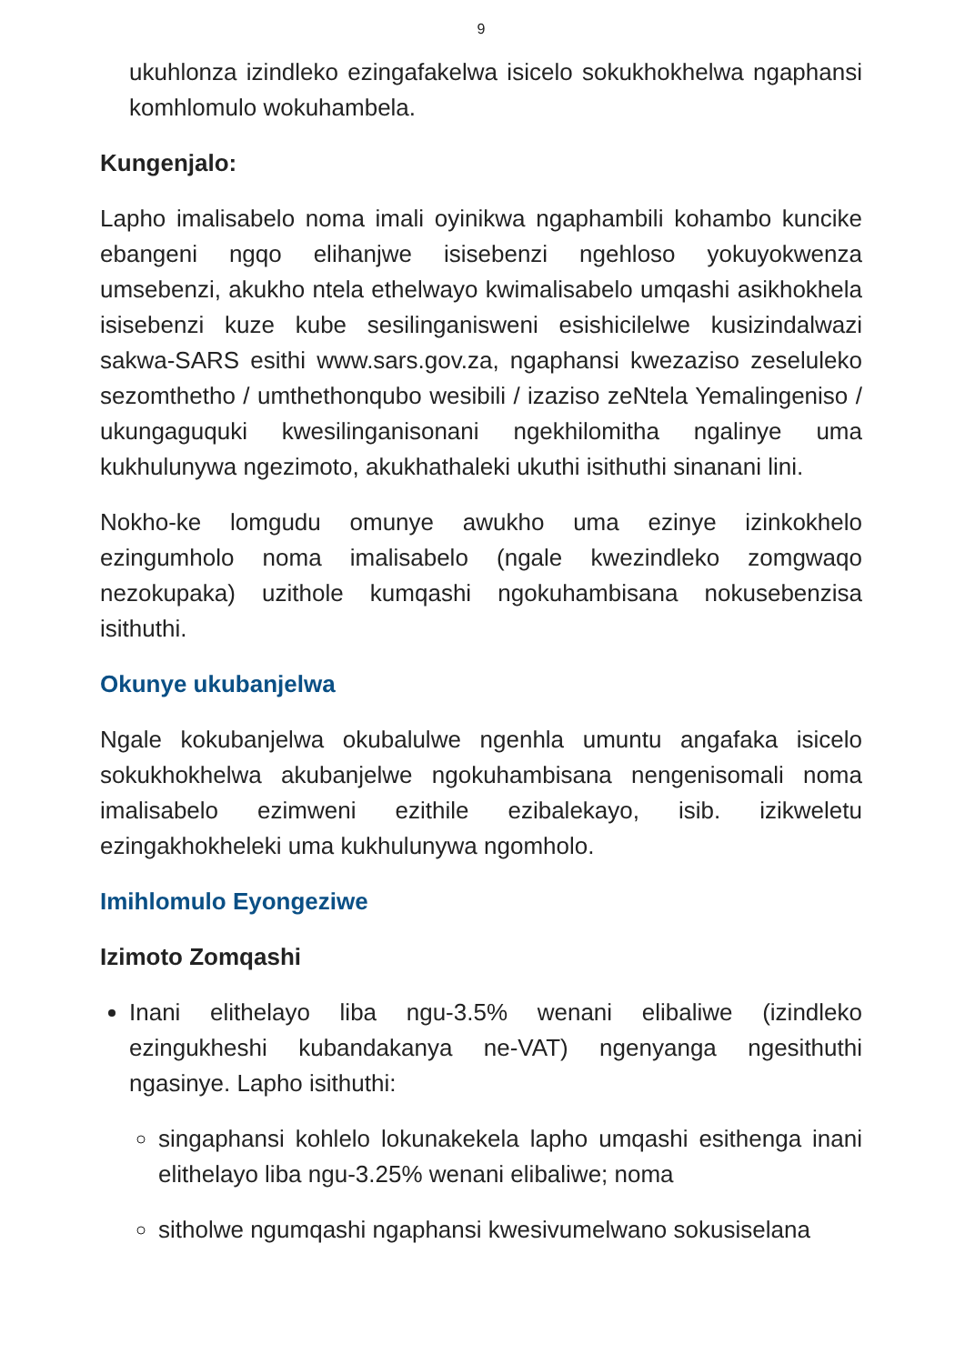9
ukuhlonza izindleko ezingafakelwa isicelo sokukhokhelwa ngaphansi komhlomulo wokuhambela.
Kungenjalo:
Lapho imalisabelo noma imali oyinikwa ngaphambili kohambo kuncike ebangeni ngqo elihanjwe isisebenzi ngehloso yokuyokwenza umsebenzi, akukho ntela ethelwayo kwimalisabelo umqashi asikhokhela isisebenzi kuze kube sesilinganisweni esishicilelwe kusizindalwazi sakwa-SARS esithi www.sars.gov.za, ngaphansi kwezaziso zeseluleko sezomthetho / umthethonqubo wesibili / izaziso zeNtela Yemalingeniso / ukungaguquki kwesilinganisonani ngekhilomitha ngalinye uma kukhulunywa ngezimoto, akukhathaleki ukuthi isithuthi sinanani lini.
Nokho-ke lomgudu omunye awukho uma ezinye izinkokhelo ezingumholo noma imalisabelo (ngale kwezindleko zomgwaqo nezokupaka) uzithole kumqashi ngokuhambisana nokusebenzisa isithuthi.
Okunye ukubanjelwa
Ngale kokubanjelwa okubalulwe ngenhla umuntu angafaka isicelo sokukhokhelwa akubanjelwe ngokuhambisana nengenisomali noma imalisabelo ezimweni ezithile ezibalekayo, isib. izikweletu ezingakhokheleki uma kukhulunywa ngomholo.
Imihlomulo Eyongeziwe
Izimoto Zomqashi
Inani elithelayo liba ngu-3.5% wenani elibaliwe (izindleko ezingukheshi kubandakanya ne-VAT) ngenyanga ngesithuthi ngasinye. Lapho isithuthi:
singaphansi kohlelo lokunakekela lapho umqashi esithenga inani elithelayo liba ngu-3.25% wenani elibaliwe; noma
sitholwe ngumqashi ngaphansi kwesivumelwano sokusiselana